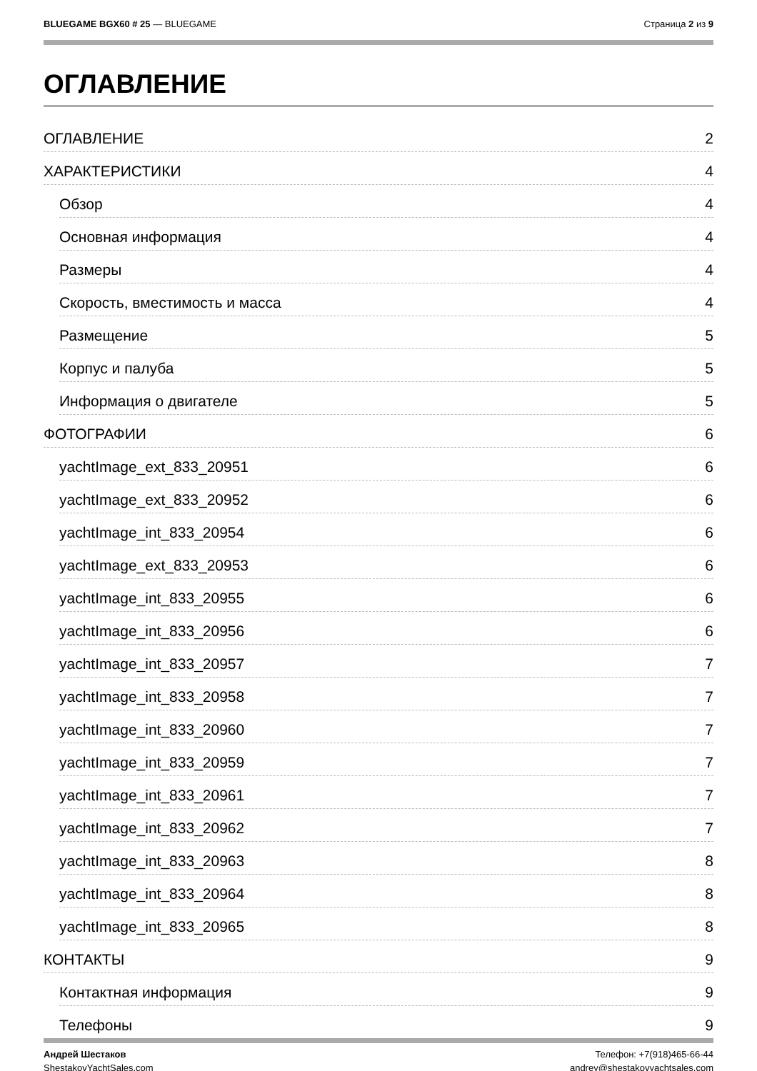BLUEGAME BGX60 # 25 — BLUEGAME Страница 2 из 9
ОГЛАВЛЕНИЕ
ОГЛАВЛЕНИЕ 2
ХАРАКТЕРИСТИКИ 4
Обзор 4
Основная информация 4
Размеры 4
Скорость, вместимость и масса 4
Размещение 5
Корпус и палуба 5
Информация о двигателе 5
ФОТОГРАФИИ 6
yachtImage_ext_833_20951 6
yachtImage_ext_833_20952 6
yachtImage_int_833_20954 6
yachtImage_ext_833_20953 6
yachtImage_int_833_20955 6
yachtImage_int_833_20956 6
yachtImage_int_833_20957 7
yachtImage_int_833_20958 7
yachtImage_int_833_20960 7
yachtImage_int_833_20959 7
yachtImage_int_833_20961 7
yachtImage_int_833_20962 7
yachtImage_int_833_20963 8
yachtImage_int_833_20964 8
yachtImage_int_833_20965 8
КОНТАКТЫ 9
Контактная информация 9
Телефоны 9
Андрей Шестаков
ShestakovYachtSales.com
Телефон: +7(918)465-66-44
andrey@shestakovyachtsales.com